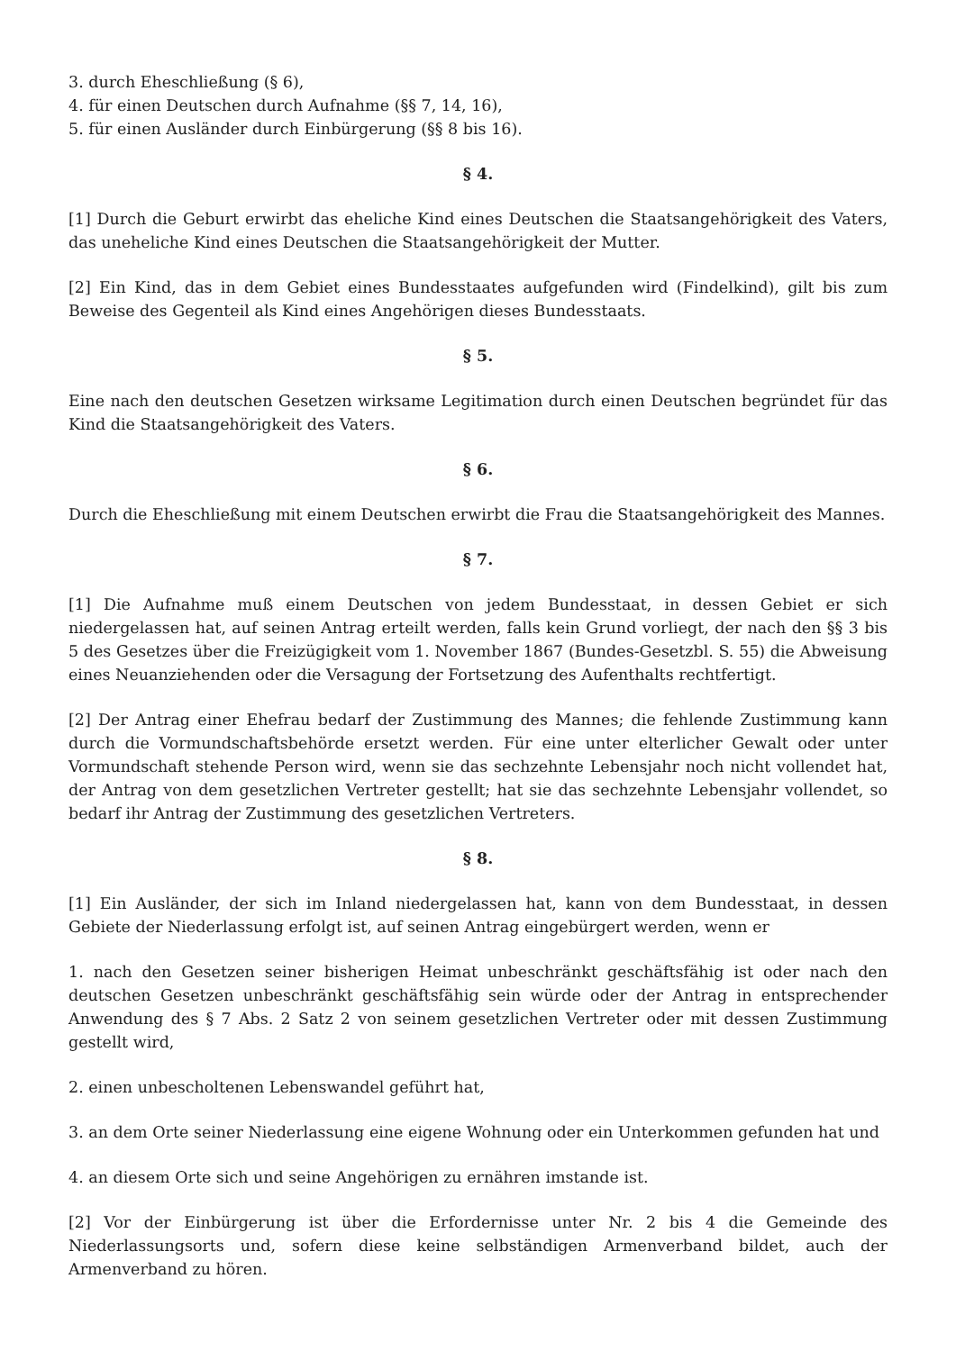3. durch Eheschließung (§ 6),
4. für einen Deutschen durch Aufnahme (§§ 7, 14, 16),
5. für einen Ausländer durch Einbürgerung (§§ 8 bis 16).
§ 4.
[1] Durch die Geburt erwirbt das eheliche Kind eines Deutschen die Staatsangehörigkeit des Vaters, das uneheliche Kind eines Deutschen die Staatsangehörigkeit der Mutter.
[2] Ein Kind, das in dem Gebiet eines Bundesstaates aufgefunden wird (Findelkind), gilt bis zum Beweise des Gegenteil als Kind eines Angehörigen dieses Bundesstaats.
§ 5.
Eine nach den deutschen Gesetzen wirksame Legitimation durch einen Deutschen begründet für das Kind die Staatsangehörigkeit des Vaters.
§ 6.
Durch die Eheschließung mit einem Deutschen erwirbt die Frau die Staatsangehörigkeit des Mannes.
§ 7.
[1] Die Aufnahme muß einem Deutschen von jedem Bundesstaat, in dessen Gebiet er sich niedergelassen hat, auf seinen Antrag erteilt werden, falls kein Grund vorliegt, der nach den §§ 3 bis 5 des Gesetzes über die Freizügigkeit vom 1. November 1867 (Bundes-Gesetzbl. S. 55) die Abweisung eines Neuanziehenden oder die Versagung der Fortsetzung des Aufenthalts rechtfertigt.
[2] Der Antrag einer Ehefrau bedarf der Zustimmung des Mannes; die fehlende Zustimmung kann durch die Vormundschaftsbehörde ersetzt werden. Für eine unter elterlicher Gewalt oder unter Vormundschaft stehende Person wird, wenn sie das sechzehnte Lebensjahr noch nicht vollendet hat, der Antrag von dem gesetzlichen Vertreter gestellt; hat sie das sechzehnte Lebensjahr vollendet, so bedarf ihr Antrag der Zustimmung des gesetzlichen Vertreters.
§ 8.
[1] Ein Ausländer, der sich im Inland niedergelassen hat, kann von dem Bundesstaat, in dessen Gebiete der Niederlassung erfolgt ist, auf seinen Antrag eingebürgert werden, wenn er
1. nach den Gesetzen seiner bisherigen Heimat unbeschränkt geschäftsfähig ist oder nach den deutschen Gesetzen unbeschränkt geschäftsfähig sein würde oder der Antrag in entsprechender Anwendung des § 7 Abs. 2 Satz 2 von seinem gesetzlichen Vertreter oder mit dessen Zustimmung gestellt wird,
2. einen unbescholtenen Lebenswandel geführt hat,
3. an dem Orte seiner Niederlassung eine eigene Wohnung oder ein Unterkommen gefunden hat und
4. an diesem Orte sich und seine Angehörigen zu ernähren imstande ist.
[2] Vor der Einbürgerung ist über die Erfordernisse unter Nr. 2 bis 4 die Gemeinde des Niederlassungsorts und, sofern diese keine selbständigen Armenverband bildet, auch der Armenverband zu hören.